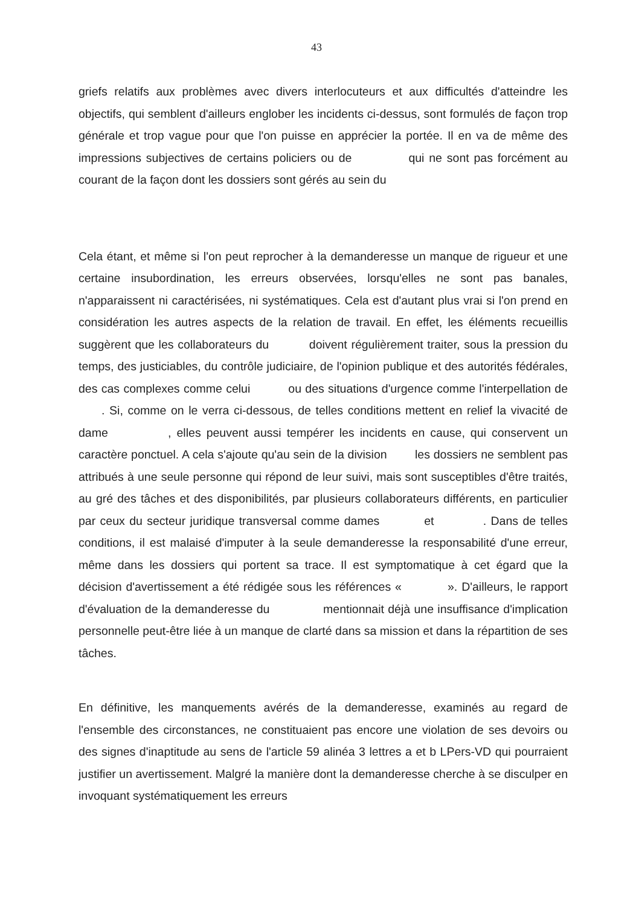43
griefs relatifs aux problèmes avec divers interlocuteurs et aux difficultés d'atteindre les objectifs, qui semblent d'ailleurs englober les incidents ci-dessus, sont formulés de façon trop générale et trop vague pour que l'on puisse en apprécier la portée. Il en va de même des impressions subjectives de certains policiers ou de qui ne sont pas forcément au courant de la façon dont les dossiers sont gérés au sein du
Cela étant, et même si l'on peut reprocher à la demanderesse un manque de rigueur et une certaine insubordination, les erreurs observées, lorsqu'elles ne sont pas banales, n'apparaissent ni caractérisées, ni systématiques. Cela est d'autant plus vrai si l'on prend en considération les autres aspects de la relation de travail. En effet, les éléments recueillis suggèrent que les collaborateurs du doivent régulièrement traiter, sous la pression du temps, des justiciables, du contrôle judiciaire, de l'opinion publique et des autorités fédérales, des cas complexes comme celui ou des situations d'urgence comme l'interpellation de . Si, comme on le verra ci-dessous, de telles conditions mettent en relief la vivacité de dame , elles peuvent aussi tempérer les incidents en cause, qui conservent un caractère ponctuel. A cela s'ajoute qu'au sein de la division les dossiers ne semblent pas attribués à une seule personne qui répond de leur suivi, mais sont susceptibles d'être traités, au gré des tâches et des disponibilités, par plusieurs collaborateurs différents, en particulier par ceux du secteur juridique transversal comme dames et . Dans de telles conditions, il est malaisé d'imputer à la seule demanderesse la responsabilité d'une erreur, même dans les dossiers qui portent sa trace. Il est symptomatique à cet égard que la décision d'avertissement a été rédigée sous les références « ». D'ailleurs, le rapport d'évaluation de la demanderesse du mentionnait déjà une insuffisance d'implication personnelle peut-être liée à un manque de clarté dans sa mission et dans la répartition de ses tâches.
En définitive, les manquements avérés de la demanderesse, examinés au regard de l'ensemble des circonstances, ne constituaient pas encore une violation de ses devoirs ou des signes d'inaptitude au sens de l'article 59 alinéa 3 lettres a et b LPers-VD qui pourraient justifier un avertissement. Malgré la manière dont la demanderesse cherche à se disculper en invoquant systématiquement les erreurs